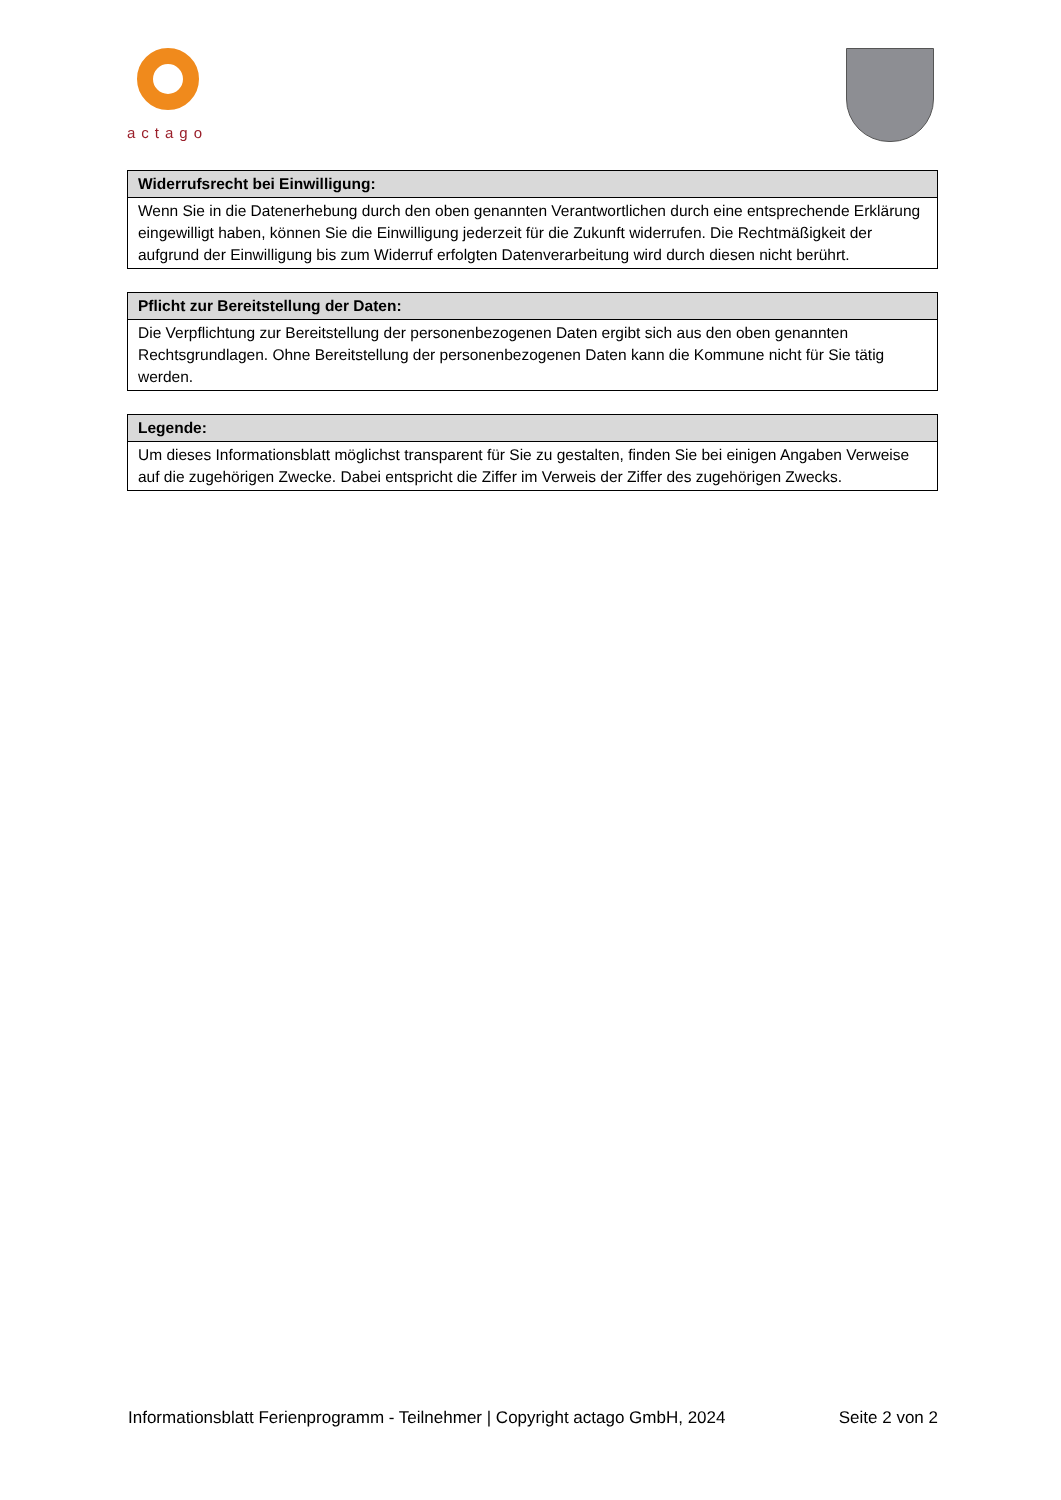actago
| Widerrufsrecht bei Einwilligung: |
| --- |
| Wenn Sie in die Datenerhebung durch den oben genannten Verantwortlichen durch eine entsprechende Erklärung eingewilligt haben, können Sie die Einwilligung jederzeit für die Zukunft widerrufen. Die Rechtmäßigkeit der aufgrund der Einwilligung bis zum Widerruf erfolgten Datenverarbeitung wird durch diesen nicht berührt. |
| Pflicht zur Bereitstellung der Daten: |
| --- |
| Die Verpflichtung zur Bereitstellung der personenbezogenen Daten ergibt sich aus den oben genannten Rechtsgrundlagen. Ohne Bereitstellung der personenbezogenen Daten kann die Kommune nicht für Sie tätig werden. |
| Legende: |
| --- |
| Um dieses Informationsblatt möglichst transparent für Sie zu gestalten, finden Sie bei einigen Angaben Verweise auf die zugehörigen Zwecke. Dabei entspricht die Ziffer im Verweis der Ziffer des zugehörigen Zwecks. |
Informationsblatt Ferienprogramm - Teilnehmer | Copyright actago GmbH, 2024 Seite 2 von 2